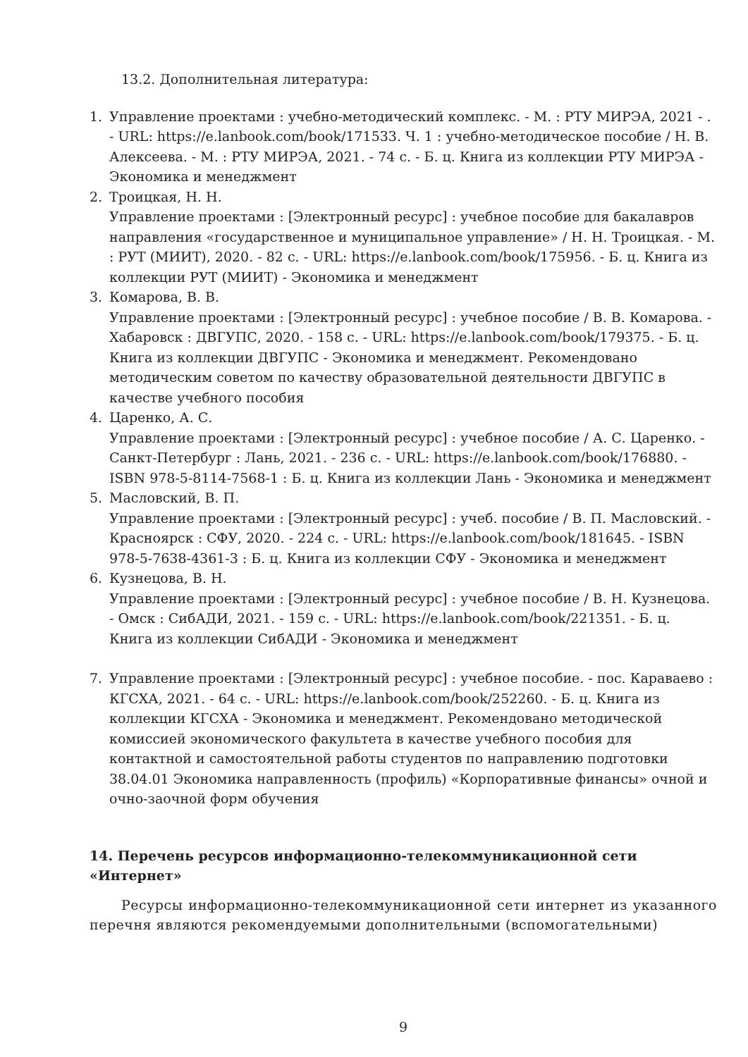13.2. Дополнительная литература:
1. Управление проектами : учебно-методический комплекс. - М. : РТУ МИРЭА, 2021 - . - URL: https://e.lanbook.com/book/171533. Ч. 1 : учебно-методическое пособие / Н. В. Алексеева. - М. : РТУ МИРЭА, 2021. - 74 с. - Б. ц. Книга из коллекции РТУ МИРЭА - Экономика и менеджмент
2. Троицкая, Н. Н.
Управление проектами : [Электронный ресурс] : учебное пособие для бакалавров направления «государственное и муниципальное управление» / Н. Н. Троицкая. - М. : РУТ (МИИТ), 2020. - 82 с. - URL: https://e.lanbook.com/book/175956. - Б. ц. Книга из коллекции РУТ (МИИТ) - Экономика и менеджмент
3. Комарова, В. В.
Управление проектами : [Электронный ресурс] : учебное пособие / В. В. Комарова. - Хабаровск : ДВГУПС, 2020. - 158 с. - URL: https://e.lanbook.com/book/179375. - Б. ц. Книга из коллекции ДВГУПС - Экономика и менеджмент. Рекомендовано методическим советом по качеству образовательной деятельности ДВГУПС в качестве учебного пособия
4. Царенко, А. С.
Управление проектами : [Электронный ресурс] : учебное пособие / А. С. Царенко. - Санкт-Петербург : Лань, 2021. - 236 с. - URL: https://e.lanbook.com/book/176880. - ISBN 978-5-8114-7568-1 : Б. ц. Книга из коллекции Лань - Экономика и менеджмент
5. Масловский, В. П.
Управление проектами : [Электронный ресурс] : учеб. пособие / В. П. Масловский. - Красноярск : СФУ, 2020. - 224 с. - URL: https://e.lanbook.com/book/181645. - ISBN 978-5-7638-4361-3 : Б. ц. Книга из коллекции СФУ - Экономика и менеджмент
6. Кузнецова, В. Н.
Управление проектами : [Электронный ресурс] : учебное пособие / В. Н. Кузнецова. - Омск : СибАДИ, 2021. - 159 с. - URL: https://e.lanbook.com/book/221351. - Б. ц. Книга из коллекции СибАДИ - Экономика и менеджмент
7. Управление проектами : [Электронный ресурс] : учебное пособие. - пос. Караваево : КГСХА, 2021. - 64 с. - URL: https://e.lanbook.com/book/252260. - Б. ц. Книга из коллекции КГСХА - Экономика и менеджмент. Рекомендовано методической комиссией экономического факультета в качестве учебного пособия для контактной и самостоятельной работы студентов по направлению подготовки 38.04.01 Экономика направленность (профиль) «Корпоративные финансы» очной и очно-заочной форм обучения
14. Перечень ресурсов информационно-телекоммуникационной сети «Интернет»
Ресурсы информационно-телекоммуникационной сети интернет из указанного перечня являются рекомендуемыми дополнительными (вспомогательными)
9